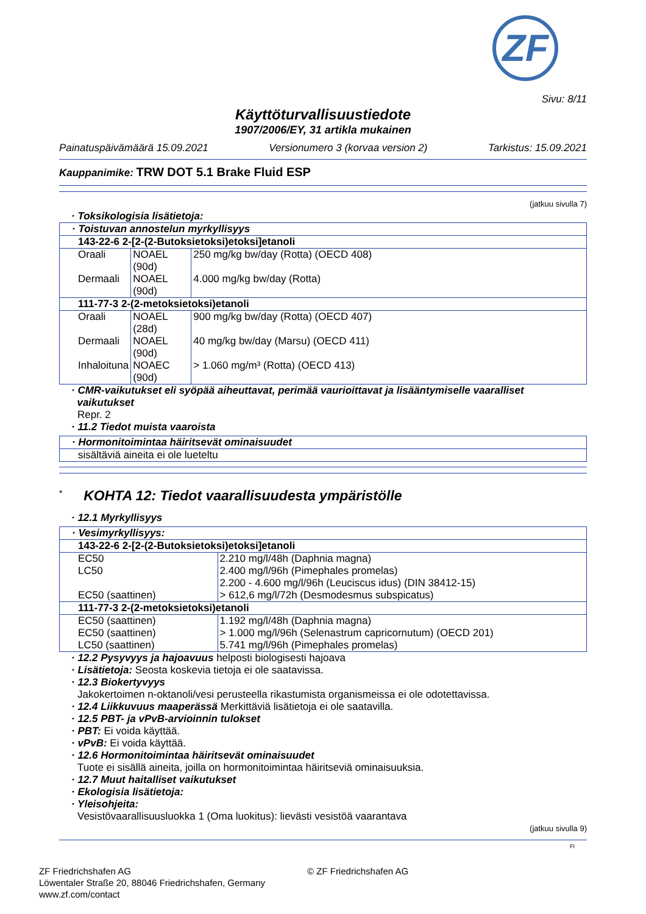ZF
Sivu: 8/11
Käyttöturvallisuustiedote
1907/2006/EY, 31 artikla mukainen
Painatuspäivämäärä 15.09.2021 Versionumero 3 (korvaa version 2) Tarkistus: 15.09.2021
Kauppanimike: TRW DOT 5.1 Brake Fluid ESP
(jatkuu sivulla 7)
· Toksikologisia lisätietoja:
| · Toistuvan annostelun myrkyllisyys | | |
| 143-22-6 2-[2-(2-Butoksietoksi)etoksi]etanoli | | |
| Oraali | NOAEL (90d) | 250 mg/kg bw/day (Rotta) (OECD 408) |
| Dermaali | NOAEL (90d) | 4.000 mg/kg bw/day (Rotta) |
| 111-77-3 2-(2-metoksietoksi)etanoli | | |
| Oraali | NOAEL (28d) | 900 mg/kg bw/day (Rotta) (OECD 407) |
| Dermaali | NOAEL (90d) | 40 mg/kg bw/day (Marsu) (OECD 411) |
| Inhaloituna | NOAEC (90d) | > 1.060 mg/m³ (Rotta) (OECD 413) |
· CMR-vaikutukset eli syöpää aiheuttavat, perimää vaurioittavat ja lisääntymiselle vaaralliset
vaikutukset
Repr. 2
· 11.2 Tiedot muista vaaroista
| · Hormonitoimintaa häiritsevät ominaisuudet |
| sisältäviä aineita ei ole lueteltu |
<sup>*</sup> KOHTA 12: Tiedot vaarallisuudesta ympäristölle
· 12.1 Myrkyllisyys
| · Vesimyrkyllisyys: | |
| 143-22-6 2-[2-(2-Butoksietoksi)etoksi]etanoli | |
| EC50 | 2.210 mg/l/48h (Daphnia magna) |
| LC50 | 2.400 mg/l/96h (Pimephales promelas) |
| | 2.200 - 4.600 mg/l/96h (Leuciscus idus) (DIN 38412-15) |
| EC50 (saattinen) | > 612,6 mg/l/72h (Desmodesmus subspicatus) |
| 111-77-3 2-(2-metoksietoksi)etanoli | |
| EC50 (saattinen) | 1.192 mg/l/48h (Daphnia magna) |
| EC50 (saattinen) | > 1.000 mg/l/96h (Selenastrum capricornutum) (OECD 201) |
| LC50 (saattinen) | 5.741 mg/l/96h (Pimephales promelas) |
· 12.2 Pysyvyys ja hajoavuus helposti biologisesti hajoava
· Lisätietoja: Seosta koskevia tietoja ei ole saatavissa.
· 12.3 Biokertyvyys
Jakokertoimen n-oktanoli/vesi perusteella rikastumista organismeissa ei ole odotettavissa.
· 12.4 Liikkuvuus maaperässä Merkittäviä lisätietoja ei ole saatavilla.
· 12.5 PBT- ja vPvB-arvioinnin tulokset
· PBT: Ei voida käyttää.
· vPvB: Ei voida käyttää.
· 12.6 Hormonitoimintaa häiritsevät ominaisuudet
Tuote ei sisällä aineita, joilla on hormonitoimintaa häiritseviä ominaisuuksia.
· 12.7 Muut haitalliset vaikutukset
· Ekologisia lisätietoja:
· Yleisohjeita:
Vesistövaarallisuusluokka 1 (Oma luokitus): lievästi vesistöä vaarantava
(jatkuu sivulla 9)
FI
ZF Friedrichshafen AG
Löwentaler Straße 20, 88046 Friedrichshafen, Germany
www.zf.com/contact
© ZF Friedrichshafen AG